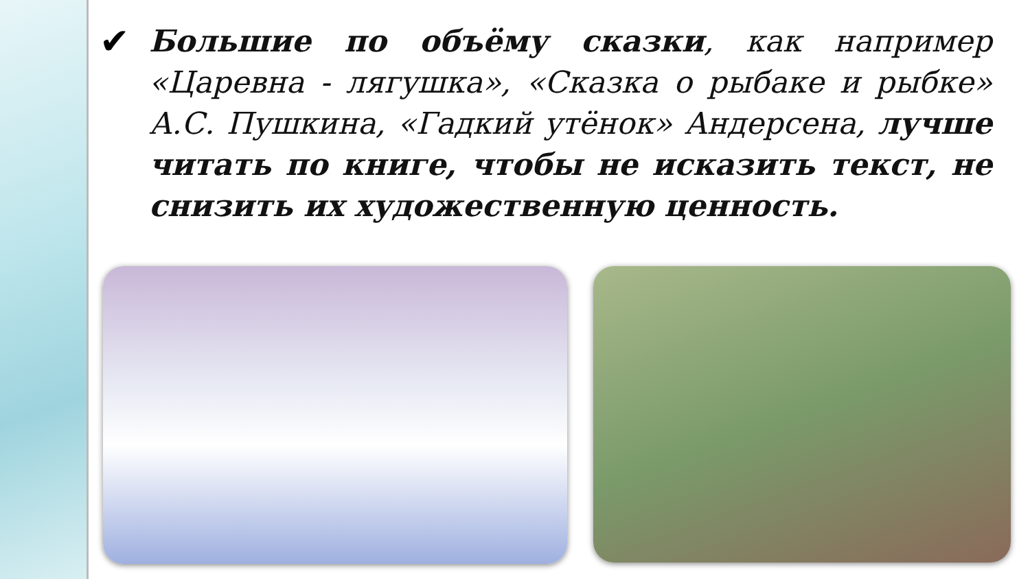✔
Большие по объёму сказки, как например «Царевна - лягушка», «Сказка о рыбаке и рыбке» А.С. Пушкина, «Гадкий утёнок» Андерсена, лучше читать по книге, чтобы не исказить текст, не снизить их художественную ценность.